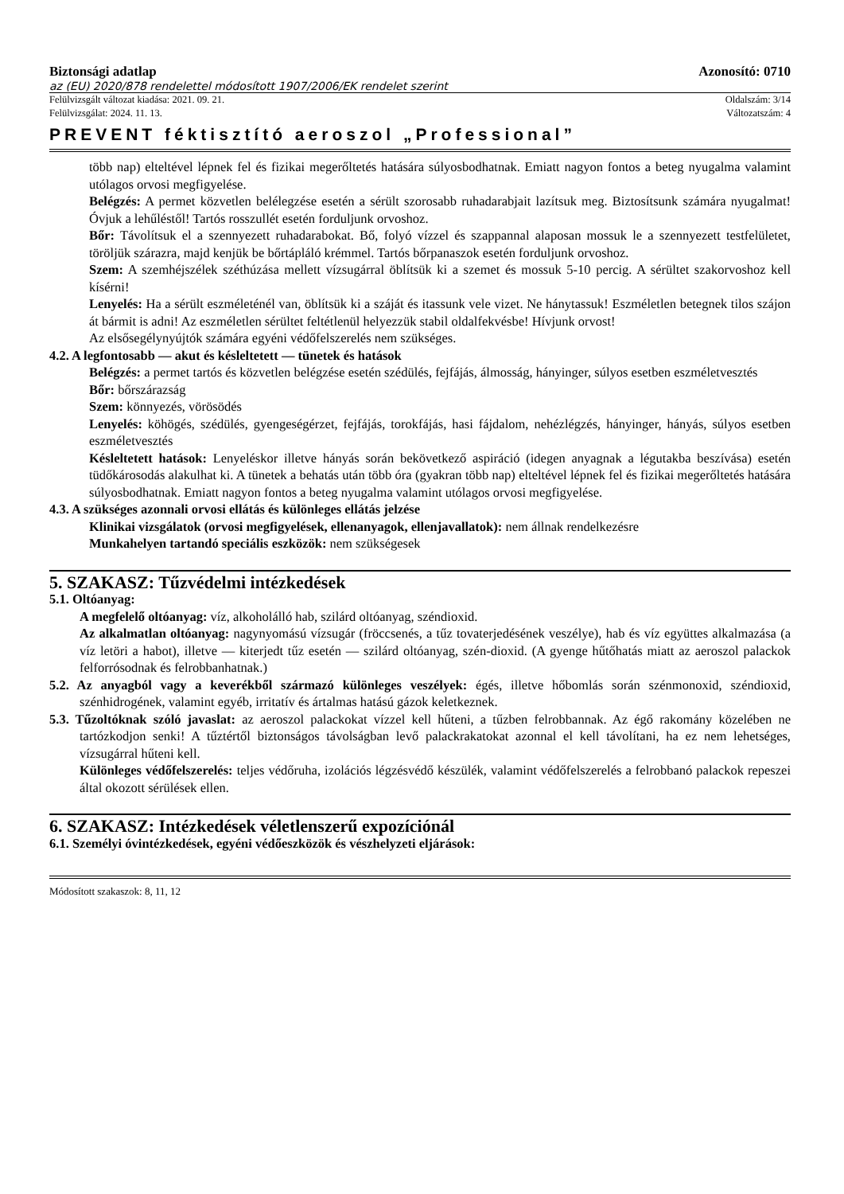Biztonsági adatlap Azonosító: 0710
az (EU) 2020/878 rendelettel módosított 1907/2006/EK rendelet szerint
Felülvizsgált változat kiadása: 2021. 09. 21. Oldalszám: 3/14
Felülvizsgálat: 2024. 11. 13. Változatszám: 4
PREVENT féktisztító aeroszol „Professional”
több nap) elteltével lépnek fel és fizikai megerőltetés hatására súlyosbodhatnak. Emiatt nagyon fontos a beteg nyugalma valamint utólagos orvosi megfigyelése.
Belégzés: A permet közvetlen belélegzése esetén a sérült szorosabb ruhadarabjait lazítsuk meg. Biztosítsunk számára nyugalmat! Óvjuk a lehűléstől! Tartós rosszullét esetén forduljunk orvoshoz.
Bőr: Távolítsuk el a szennyezett ruhadarabokat. Bő, folyó vízzel és szappannal alaposan mossuk le a szennyezett testfelületet, töröljük szárazra, majd kenjük be bőrtápláló krémmel. Tartós bőrpanaszok esetén forduljunk orvoshoz.
Szem: A szemhéjszélek széthúzása mellett vízsugárral öblítsük ki a szemet és mossuk 5-10 percig. A sérültet szakorvoshoz kell kísérni!
Lenyelés: Ha a sérült eszméleténél van, öblítsük ki a száját és itassunk vele vizet. Ne hánytassuk! Eszméletlen betegnek tilos szájon át bármit is adni! Az eszméletlen sérültet feltétlenül helyezzük stabil oldalfekvésbe! Hívjunk orvost!
Az elsősegélynyújtók számára egyéni védőfelszerelés nem szükséges.
4.2. A legfontosabb — akut és késleltetett — tünetek és hatások
Belégzés: a permet tartós és közvetlen belégzése esetén szédülés, fejfájás, álmosság, hányinger, súlyos esetben eszméletvesztés
Bőr: bőrszárazság
Szem: könnyezés, vörösödés
Lenyelés: köhögés, szédülés, gyengeségérzet, fejfájás, torokfájás, hasi fájdalom, nehézlégzés, hányinger, hányás, súlyos esetben eszméletvesztés
Késleltetett hatások: Lenyeléskor illetve hányás során bekövetkező aspiráció (idegen anyagnak a légutakba beszívása) esetén tüdőkárosodás alakulhat ki. A tünetek a behatás után több óra (gyakran több nap) elteltével lépnek fel és fizikai megerőltetés hatására súlyosbodhatnak. Emiatt nagyon fontos a beteg nyugalma valamint utólagos orvosi megfigyelése.
4.3. A szükséges azonnali orvosi ellátás és különleges ellátás jelzése
Klinikai vizsgálatok (orvosi megfigyelések, ellenanyagok, ellenjavallatok): nem állnak rendelkezésre
Munkahelyen tartandó speciális eszközök: nem szükségesek
5. SZAKASZ: Tűzvédelmi intézkedések
5.1. Oltóanyag:
A megfelelő oltóanyag: víz, alkoholálló hab, szilárd oltóanyag, széndioxid.
Az alkalmatlan oltóanyag: nagynyomású vízsugár (fröccsenés, a tűz tovaterjedésének veszélye), hab és víz együttes alkalmazása (a víz letöri a habot), illetve — kiterjedt tűz esetén — szilárd oltóanyag, szén-dioxid. (A gyenge hűtőhatás miatt az aeroszol palackok felforrósodnak és felrobbanhatnak.)
5.2. Az anyagból vagy a keverékből származó különleges veszélyek: égés, illetve hőbomlás során szénmonoxid, széndioxid, szénhidrogének, valamint egyéb, irritatív és ártalmas hatású gázok keletkeznek.
5.3. Tűzoltóknak szóló javaslat: az aeroszol palackokat vízzel kell hűteni, a tűzben felrobbannak. Az égő rakomány közelében ne tartózkodjon senki! A tűztértől biztonságos távolságban levő palackrakatokat azonnal el kell távolítani, ha ez nem lehetséges, vízsugárral hűteni kell.
Különleges védőfelszerelés: teljes védőruha, izolációs légzésvédő készülék, valamint védőfelszerelés a felrobbanó palackok repeszei által okozott sérülések ellen.
6. SZAKASZ: Intézkedések véletlenszerű expozíciónál
6.1. Személyi óvintézkedések, egyéni védőeszközök és vészhelyzeti eljárások:
Módosított szakaszok: 8, 11, 12